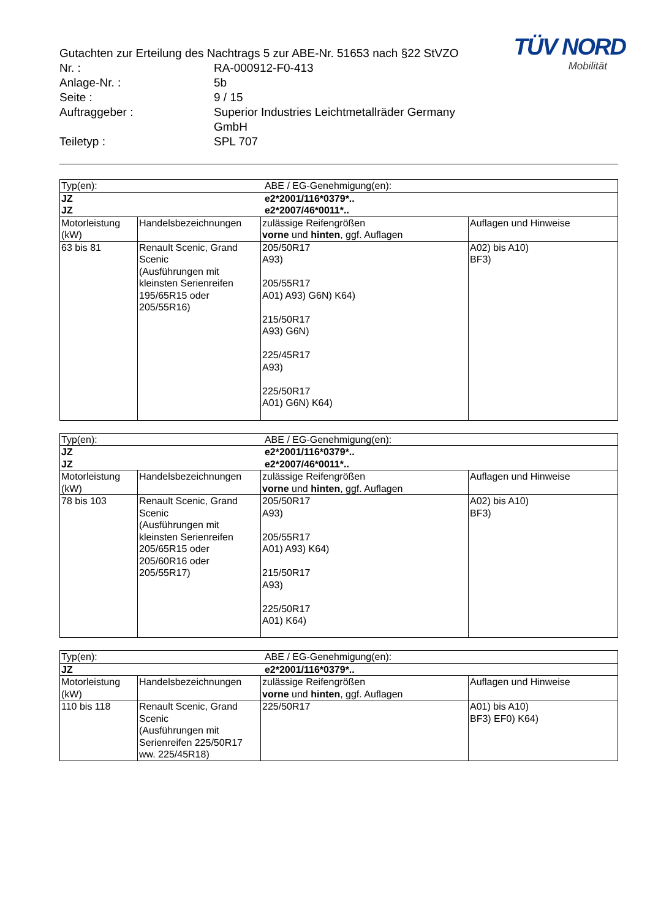TÜV NORD
Mobilität
| Gutachten zur Erteilung des Nachtrags 5 zur ABE-Nr. 51653 nach §22 StVZO | |
| Nr. : | RA-000912-F0-413 |
| Anlage-Nr. : | 5b |
| Seite : | 9 / 15 |
| Auftraggeber : | Superior Industries Leichtmetallräder Germany GmbH |
| Teiletyp : | SPL 707 |
| Typ(en): | | ABE / EG-Genehmigung(en): | |
| JZ JZ | | e2*2001/116*0379*.. e2*2007/46*0011*.. | |
| Motorleistung (kW) | Handelsbezeichnungen | zulässige Reifengrößen vorne und hinten , ggf. Auflagen | Auflagen und Hinweise |
| 63 bis 81 | Renault Scenic, Grand Scenic (Ausführungen mit kleinsten Serienreifen 195/65R15 oder 205/55R16) | 205/50R17 A93) 205/55R17 A01) A93) G6N) K64) 215/50R17 A93) G6N) 225/45R17 A93) 225/50R17 A01) G6N) K64) | A02) bis A10) BF3) |
| Typ(en): | | ABE / EG-Genehmigung(en): | |
| JZ JZ | | e2*2001/116*0379*.. e2*2007/46*0011*.. | |
| Motorleistung (kW) | Handelsbezeichnungen | zulässige Reifengrößen vorne und hinten , ggf. Auflagen | Auflagen und Hinweise |
| 78 bis 103 | Renault Scenic, Grand Scenic (Ausführungen mit kleinsten Serienreifen 205/65R15 oder 205/60R16 oder 205/55R17) | 205/50R17 A93) 205/55R17 A01) A93) K64) 215/50R17 A93) 225/50R17 A01) K64) | A02) bis A10) BF3) |
| Typ(en): | | ABE / EG-Genehmigung(en): | |
| JZ | | e2*2001/116*0379*.. | |
| Motorleistung (kW) | Handelsbezeichnungen | zulässige Reifengrößen vorne und hinten , ggf. Auflagen | Auflagen und Hinweise |
| 110 bis 118 | Renault Scenic, Grand Scenic (Ausführungen mit Serienreifen 225/50R17 ww. 225/45R18) | 225/50R17 | A01) bis A10) BF3) EF0) K64) |